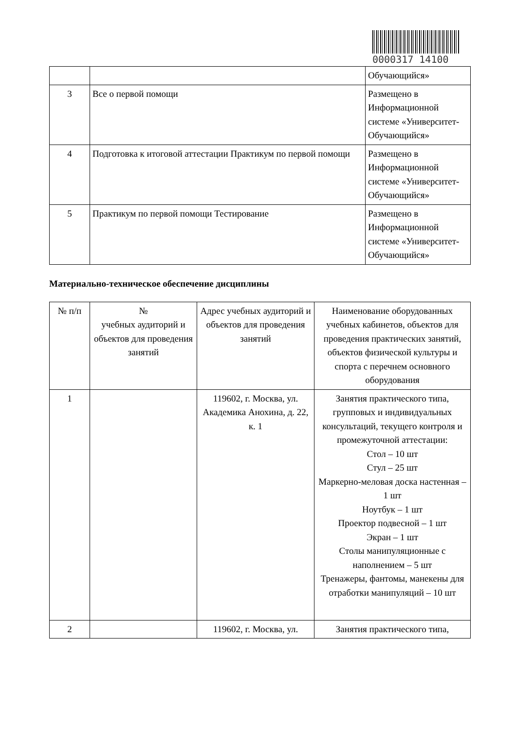0000317 14100
| | | Обучающийся» |
| 3 | Все о первой помощи | Размещено в Информационной системе «Университет-Обучающийся» |
| 4 | Подготовка к итоговой аттестации Практикум по первой помощи | Размещено в Информационной системе «Университет-Обучающийся» |
| 5 | Практикум по первой помощи Тестирование | Размещено в Информационной системе «Университет-Обучающийся» |
Материально-техническое обеспечение дисциплины
| № п/п | № учебных аудиторий и объектов для проведения занятий | Адрес учебных аудиторий и объектов для проведения занятий | Наименование оборудованных учебных кабинетов, объектов для проведения практических занятий, объектов физической культуры и спорта с перечнем основного оборудования |
| --- | --- | --- | --- |
| 1 | | 119602, г. Москва, ул. Академика Анохина, д. 22, к. 1 | Занятия практического типа, групповых и индивидуальных консультаций, текущего контроля и промежуточной аттестации: Стол – 10 шт Стул – 25 шт Маркерно-меловая доска настенная – 1 шт Ноутбук – 1 шт Проектор подвесной – 1 шт Экран – 1 шт Столы манипуляционные с наполнением – 5 шт Тренажеры, фантомы, манекены для отработки манипуляций – 10 шт |
| 2 | | 119602, г. Москва, ул. | Занятия практического типа, |